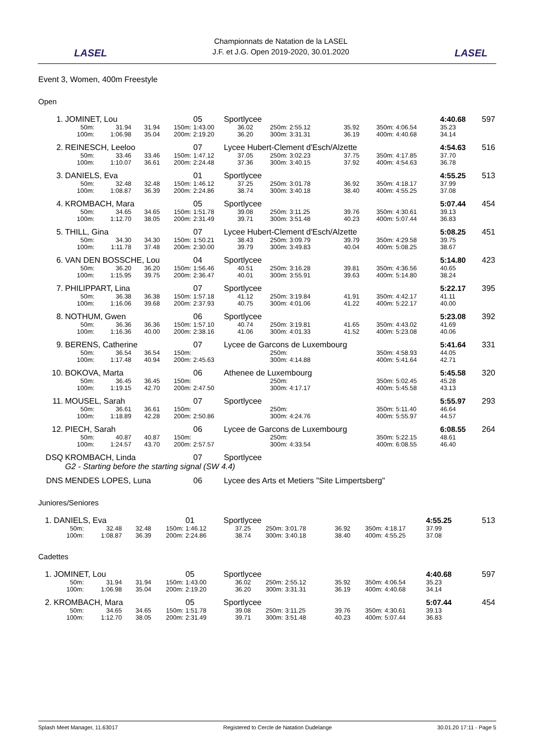LASEL
Championnats de Natation de la LASEL
J.F. et J.G. Open 2019-2020, 30.01.2020
LASEL
Event 3, Women, 400m Freestyle
Open
| 1. | JOMINET, Lou | | | | 05 | Sportlycee | | | | | | | 4:40.68 | 597 |
| | 50m: | 31.94 | 31.94 | 150m: | 1:43.00 | 36.02 | 250m: | 2:55.12 | 35.92 | 350m: | 4:06.54 | | 35.23 | |
| | 100m: | 1:06.98 | 35.04 | 200m: | 2:19.20 | 36.20 | 300m: | 3:31.31 | 36.19 | 400m: | 4:40.68 | | 34.14 | |
| 2. | REINESCH, Leeloo | | | | 07 | Lycee Hubert-Clement d'Esch/Alzette | | | | | | | 4:54.63 | 516 |
| | 50m: | 33.46 | 33.46 | 150m: | 1:47.12 | 37.05 | 250m: | 3:02.23 | 37.75 | 350m: | 4:17.85 | | 37.70 | |
| | 100m: | 1:10.07 | 36.61 | 200m: | 2:24.48 | 37.36 | 300m: | 3:40.15 | 37.92 | 400m: | 4:54.63 | | 36.78 | |
| 3. | DANIELS, Eva | | | | 01 | Sportlycee | | | | | | | 4:55.25 | 513 |
| | 50m: | 32.48 | 32.48 | 150m: | 1:46.12 | 37.25 | 250m: | 3:01.78 | 36.92 | 350m: | 4:18.17 | | 37.99 | |
| | 100m: | 1:08.87 | 36.39 | 200m: | 2:24.86 | 38.74 | 300m: | 3:40.18 | 38.40 | 400m: | 4:55.25 | | 37.08 | |
| 4. | KROMBACH, Mara | | | | 05 | Sportlycee | | | | | | | 5:07.44 | 454 |
| | 50m: | 34.65 | 34.65 | 150m: | 1:51.78 | 39.08 | 250m: | 3:11.25 | 39.76 | 350m: | 4:30.61 | | 39.13 | |
| | 100m: | 1:12.70 | 38.05 | 200m: | 2:31.49 | 39.71 | 300m: | 3:51.48 | 40.23 | 400m: | 5:07.44 | | 36.83 | |
| 5. | THILL, Gina | | | | 07 | Lycee Hubert-Clement d'Esch/Alzette | | | | | | | 5:08.25 | 451 |
| | 50m: | 34.30 | 34.30 | 150m: | 1:50.21 | 38.43 | 250m: | 3:09.79 | 39.79 | 350m: | 4:29.58 | | 39.75 | |
| | 100m: | 1:11.78 | 37.48 | 200m: | 2:30.00 | 39.79 | 300m: | 3:49.83 | 40.04 | 400m: | 5:08.25 | | 38.67 | |
| 6. | VAN DEN BOSSCHE, Lou | | | | 04 | Sportlycee | | | | | | | 5:14.80 | 423 |
| | 50m: | 36.20 | 36.20 | 150m: | 1:56.46 | 40.51 | 250m: | 3:16.28 | 39.81 | 350m: | 4:36.56 | | 40.65 | |
| | 100m: | 1:15.95 | 39.75 | 200m: | 2:36.47 | 40.01 | 300m: | 3:55.91 | 39.63 | 400m: | 5:14.80 | | 38.24 | |
| 7. | PHILIPPART, Lina | | | | 07 | Sportlycee | | | | | | | 5:22.17 | 395 |
| | 50m: | 36.38 | 36.38 | 150m: | 1:57.18 | 41.12 | 250m: | 3:19.84 | 41.91 | 350m: | 4:42.17 | | 41.11 | |
| | 100m: | 1:16.06 | 39.68 | 200m: | 2:37.93 | 40.75 | 300m: | 4:01.06 | 41.22 | 400m: | 5:22.17 | | 40.00 | |
| 8. | NOTHUM, Gwen | | | | 06 | Sportlycee | | | | | | | 5:23.08 | 392 |
| | 50m: | 36.36 | 36.36 | 150m: | 1:57.10 | 40.74 | 250m: | 3:19.81 | 41.65 | 350m: | 4:43.02 | | 41.69 | |
| | 100m: | 1:16.36 | 40.00 | 200m: | 2:38.16 | 41.06 | 300m: | 4:01.33 | 41.52 | 400m: | 5:23.08 | | 40.06 | |
| 9. | BERENS, Catherine | | | | 07 | Lycee de Garcons de Luxembourg | | | | | | | 5:41.64 | 331 |
| | 50m: | 36.54 | 36.54 | 150m: | | | 250m: | | | 350m: | 4:58.93 | | 44.05 | |
| | 100m: | 1:17.48 | 40.94 | 200m: | 2:45.63 | | 300m: | 4:14.88 | | 400m: | 5:41.64 | | 42.71 | |
| 10. | BOKOVA, Marta | | | | 06 | Athenee de Luxembourg | | | | | | | 5:45.58 | 320 |
| | 50m: | 36.45 | 36.45 | 150m: | | | 250m: | | | 350m: | 5:02.45 | | 45.28 | |
| | 100m: | 1:19.15 | 42.70 | 200m: | 2:47.50 | | 300m: | 4:17.17 | | 400m: | 5:45.58 | | 43.13 | |
| 11. | MOUSEL, Sarah | | | | 07 | Sportlycee | | | | | | | 5:55.97 | 293 |
| | 50m: | 36.61 | 36.61 | 150m: | | | 250m: | | | 350m: | 5:11.40 | | 46.64 | |
| | 100m: | 1:18.89 | 42.28 | 200m: | 2:50.86 | | 300m: | 4:24.76 | | 400m: | 5:55.97 | | 44.57 | |
| 12. | PIECH, Sarah | | | | 06 | Lycee de Garcons de Luxembourg | | | | | | | 6:08.55 | 264 |
| | 50m: | 40.87 | 40.87 | 150m: | | | 250m: | | | 350m: | 5:22.15 | | 48.61 | |
| | 100m: | 1:24.57 | 43.70 | 200m: | 2:57.57 | | 300m: | 4:33.54 | | 400m: | 6:08.55 | | 46.40 | |
| DSQ | KROMBACH, Linda | | | | 07 | Sportlycee | | | | | | | | |
| | G2 - Starting before the starting signal (SW 4.4) | | | | | | | | | | | | | |
| DNS | MENDES LOPES, Luna | | | | 06 | Lycee des Arts et Metiers "Site Limpertsberg" | | | | | | | | |
Juniores/Seniores
| 1. | DANIELS, Eva | | | | 01 | Sportlycee | | | | | | | 4:55.25 | 513 |
| | 50m: | 32.48 | 32.48 | 150m: | 1:46.12 | 37.25 | 250m: | 3:01.78 | 36.92 | 350m: | 4:18.17 | | 37.99 | |
| | 100m: | 1:08.87 | 36.39 | 200m: | 2:24.86 | 38.74 | 300m: | 3:40.18 | 38.40 | 400m: | 4:55.25 | | 37.08 | |
Cadettes
| 1. | JOMINET, Lou | | | | 05 | Sportlycee | | | | | | | 4:40.68 | 597 |
| | 50m: | 31.94 | 31.94 | 150m: | 1:43.00 | 36.02 | 250m: | 2:55.12 | 35.92 | 350m: | 4:06.54 | | 35.23 | |
| | 100m: | 1:06.98 | 35.04 | 200m: | 2:19.20 | 36.20 | 300m: | 3:31.31 | 36.19 | 400m: | 4:40.68 | | 34.14 | |
| 2. | KROMBACH, Mara | | | | 05 | Sportlycee | | | | | | | 5:07.44 | 454 |
| | 50m: | 34.65 | 34.65 | 150m: | 1:51.78 | 39.08 | 250m: | 3:11.25 | 39.76 | 350m: | 4:30.61 | | 39.13 | |
| | 100m: | 1:12.70 | 38.05 | 200m: | 2:31.49 | 39.71 | 300m: | 3:51.48 | 40.23 | 400m: | 5:07.44 | | 36.83 | |
Splash Meet Manager, 11.63017 Registered to Cercle de Natation Dudelange 30.01.20 17:11 - Page 5